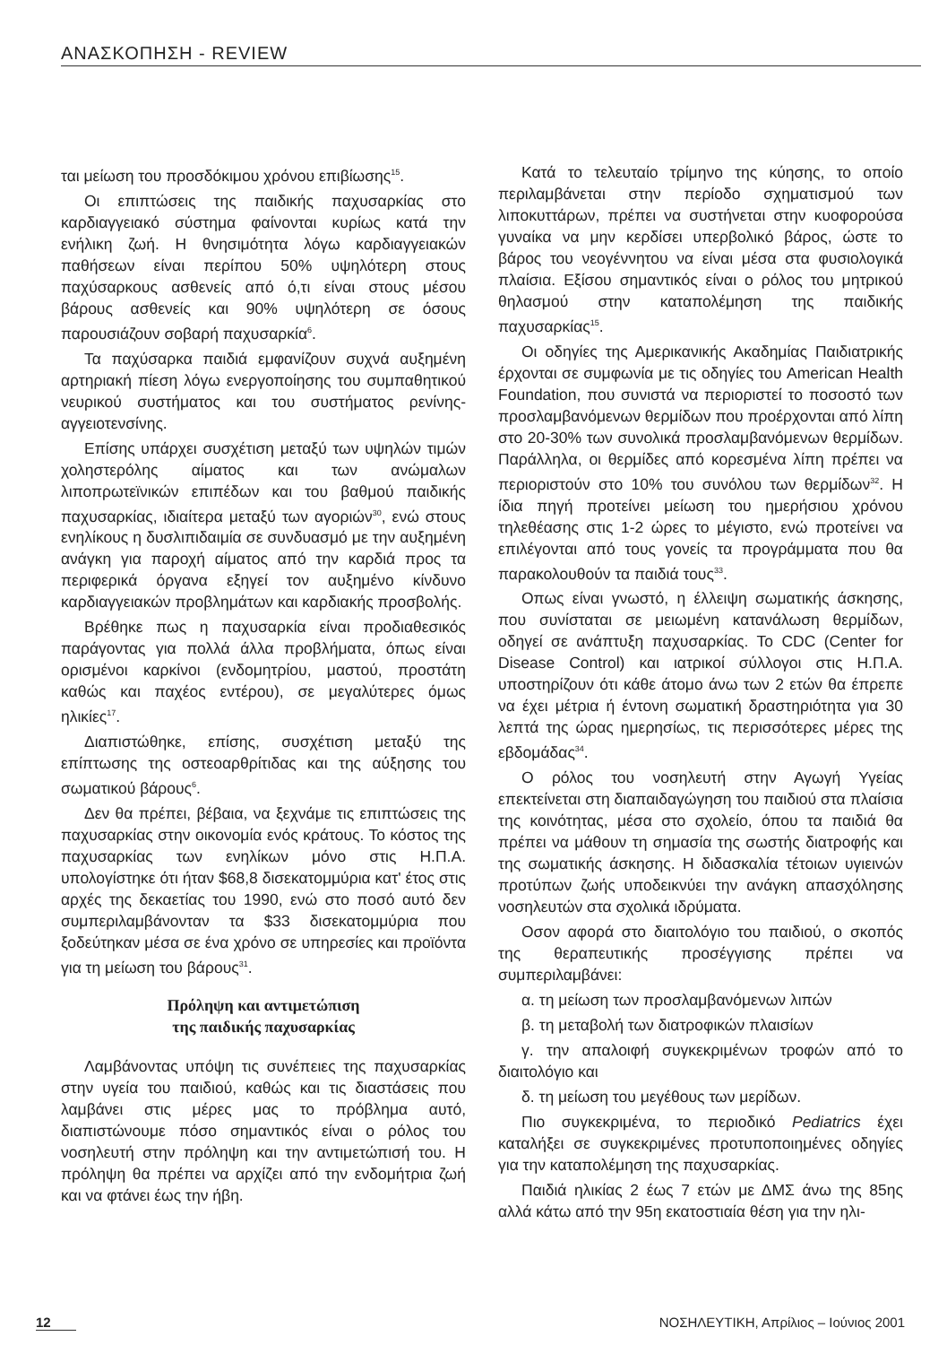ΑΝΑΣΚΟΠΗΣΗ - REVIEW
ται μείωση του προσδόκιμου χρόνου επιβίωσης<sup>15</sup>.
Οι επιπτώσεις της παιδικής παχυσαρκίας στο καρδιαγγειακό σύστημα φαίνονται κυρίως κατά την ενήλικη ζωή. Η θνησιμότητα λόγω καρδιαγγειακών παθήσεων είναι περίπου 50% υψηλότερη στους παχύσαρκους ασθενείς από ό,τι είναι στους μέσου βάρους ασθενείς και 90% υψηλότερη σε όσους παρουσιάζουν σοβαρή παχυσαρκία<sup>6</sup>.
Τα παχύσαρκα παιδιά εμφανίζουν συχνά αυξημένη αρτηριακή πίεση λόγω ενεργοποίησης του συμπαθητικού νευρικού συστήματος και του συστήματος ρενίνης-αγγειοτενσίνης.
Επίσης υπάρχει συσχέτιση μεταξύ των υψηλών τιμών χοληστερόλης αίματος και των ανώμαλων λιποπρωτεϊνικών επιπέδων και του βαθμού παιδικής παχυσαρκίας, ιδιαίτερα μεταξύ των αγοριών<sup>30</sup>, ενώ στους ενηλίκους η δυσλιπιδαιμία σε συνδυασμό με την αυξημένη ανάγκη για παροχή αίματος από την καρδιά προς τα περιφερικά όργανα εξηγεί τον αυξημένο κίνδυνο καρδιαγγειακών προβλημάτων και καρδιακής προσβολής.
Βρέθηκε πως η παχυσαρκία είναι προδιαθεσικός παράγοντας για πολλά άλλα προβλήματα, όπως είναι ορισμένοι καρκίνοι (ενδομητρίου, μαστού, προστάτη καθώς και παχέος εντέρου), σε μεγαλύτερες όμως ηλικίες<sup>17</sup>.
Διαπιστώθηκε, επίσης, συσχέτιση μεταξύ της επίπτωσης της οστεοαρθρίτιδας και της αύξησης του σωματικού βάρους<sup>6</sup>.
Δεν θα πρέπει, βέβαια, να ξεχνάμε τις επιπτώσεις της παχυσαρκίας στην οικονομία ενός κράτους. Το κόστος της παχυσαρκίας των ενηλίκων μόνο στις Η.Π.Α. υπολογίστηκε ότι ήταν $68,8 δισεκατομμύρια κατ' έτος στις αρχές της δεκαετίας του 1990, ενώ στο ποσό αυτό δεν συμπεριλαμβάνονταν τα $33 δισεκατομμύρια που ξοδεύτηκαν μέσα σε ένα χρόνο σε υπηρεσίες και προϊόντα για τη μείωση του βάρους<sup>31</sup>.
Πρόληψη και αντιμετώπιση
της παιδικής παχυσαρκίας
Λαμβάνοντας υπόψη τις συνέπειες της παχυσαρκίας στην υγεία του παιδιού, καθώς και τις διαστάσεις που λαμβάνει στις μέρες μας το πρόβλημα αυτό, διαπιστώνουμε πόσο σημαντικός είναι ο ρόλος του νοσηλευτή στην πρόληψη και την αντιμετώπισή του. Η πρόληψη θα πρέπει να αρχίζει από την ενδομήτρια ζωή και να φτάνει έως την ήβη.
Κατά το τελευταίο τρίμηνο της κύησης, το οποίο περιλαμβάνεται στην περίοδο σχηματισμού των λιποκυττάρων, πρέπει να συστήνεται στην κυοφορούσα γυναίκα να μην κερδίσει υπερβολικό βάρος, ώστε το βάρος του νεογέννητου να είναι μέσα στα φυσιολογικά πλαίσια. Εξίσου σημαντικός είναι ο ρόλος του μητρικού θηλασμού στην καταπολέμηση της παιδικής παχυσαρκίας<sup>15</sup>.
Οι οδηγίες της Αμερικανικής Ακαδημίας Παιδιατρικής έρχονται σε συμφωνία με τις οδηγίες του American Health Foundation, που συνιστά να περιοριστεί το ποσοστό των προσλαμβανόμενων θερμίδων που προέρχονται από λίπη στο 20-30% των συνολικά προσλαμβανόμενων θερμίδων. Παράλληλα, οι θερμίδες από κορεσμένα λίπη πρέπει να περιοριστούν στο 10% του συνόλου των θερμίδων<sup>32</sup>. Η ίδια πηγή προτείνει μείωση του ημερήσιου χρόνου τηλεθέασης στις 1-2 ώρες το μέγιστο, ενώ προτείνει να επιλέγονται από τους γονείς τα προγράμματα που θα παρακολουθούν τα παιδιά τους<sup>33</sup>.
Οπως είναι γνωστό, η έλλειψη σωματικής άσκησης, που συνίσταται σε μειωμένη κατανάλωση θερμίδων, οδηγεί σε ανάπτυξη παχυσαρκίας. Το CDC (Center for Disease Control) και ιατρικοί σύλλογοι στις Η.Π.Α. υποστηρίζουν ότι κάθε άτομο άνω των 2 ετών θα έπρεπε να έχει μέτρια ή έντονη σωματική δραστηριότητα για 30 λεπτά της ώρας ημερησίως, τις περισσότερες μέρες της εβδομάδας<sup>34</sup>.
Ο ρόλος του νοσηλευτή στην Αγωγή Υγείας επεκτείνεται στη διαπαιδαγώγηση του παιδιού στα πλαίσια της κοινότητας, μέσα στο σχολείο, όπου τα παιδιά θα πρέπει να μάθουν τη σημασία της σωστής διατροφής και της σωματικής άσκησης. Η διδασκαλία τέτοιων υγιεινών προτύπων ζωής υποδεικνύει την ανάγκη απασχόλησης νοσηλευτών στα σχολικά ιδρύματα.
Οσον αφορά στο διαιτολόγιο του παιδιού, ο σκοπός της θεραπευτικής προσέγγισης πρέπει να συμπεριλαμβάνει:
α. τη μείωση των προσλαμβανόμενων λιπών
β. τη μεταβολή των διατροφικών πλαισίων
γ. την απαλοιφή συγκεκριμένων τροφών από το διαιτολόγιο και
δ. τη μείωση του μεγέθους των μερίδων.
Πιο συγκεκριμένα, το περιοδικό Pediatrics έχει καταλήξει σε συγκεκριμένες προτυποποιημένες οδηγίες για την καταπολέμηση της παχυσαρκίας.
Παιδιά ηλικίας 2 έως 7 ετών με ΔΜΣ άνω της 85ης αλλά κάτω από την 95η εκατοστιαία θέση για την ηλι-
12 ΝΟΣΗΛΕΥΤΙΚΗ, Απρίλιος – Ιούνιος 2001